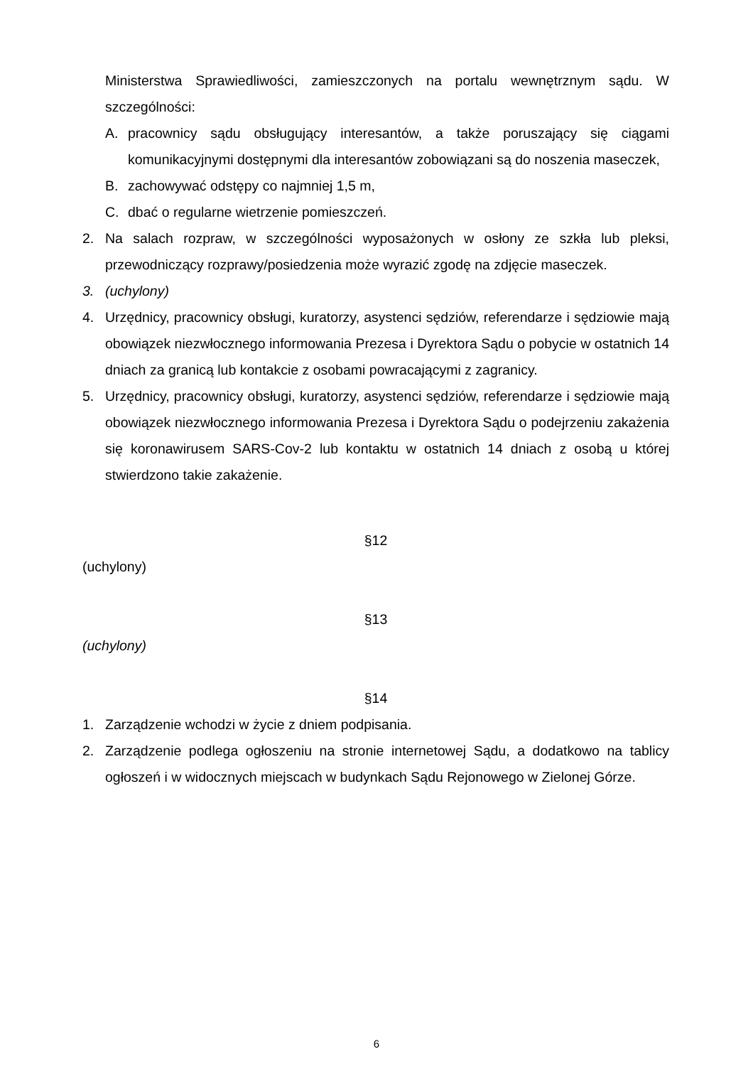Ministerstwa Sprawiedliwości, zamieszczonych na portalu wewnętrznym sądu. W szczególności:
A. pracownicy sądu obsługujący interesantów, a także poruszający się ciągami komunikacyjnymi dostępnymi dla interesantów zobowiązani są do noszenia maseczek,
B. zachowywać odstępy co najmniej 1,5 m,
C. dbać o regularne wietrzenie pomieszczeń.
2. Na salach rozpraw, w szczególności wyposażonych w osłony ze szkła lub pleksi, przewodniczący rozprawy/posiedzenia może wyrazić zgodę na zdjęcie maseczek.
3. (uchylony)
4. Urzędnicy, pracownicy obsługi, kuratorzy, asystenci sędziów, referendarze i sędziowie mają obowiązek niezwłocznego informowania Prezesa i Dyrektora Sądu o pobycie w ostatnich 14 dniach za granicą lub kontakcie z osobami powracającymi z zagranicy.
5. Urzędnicy, pracownicy obsługi, kuratorzy, asystenci sędziów, referendarze i sędziowie mają obowiązek niezwłocznego informowania Prezesa i Dyrektora Sądu o podejrzeniu zakażenia się koronawirusem SARS-Cov-2 lub kontaktu w ostatnich 14 dniach z osobą u której stwierdzono takie zakażenie.
§12
(uchylony)
§13
(uchylony)
§14
1. Zarządzenie wchodzi w życie z dniem podpisania.
2. Zarządzenie podlega ogłoszeniu na stronie internetowej Sądu, a dodatkowo na tablicy ogłoszeń i w widocznych miejscach w budynkach Sądu Rejonowego w Zielonej Górze.
6